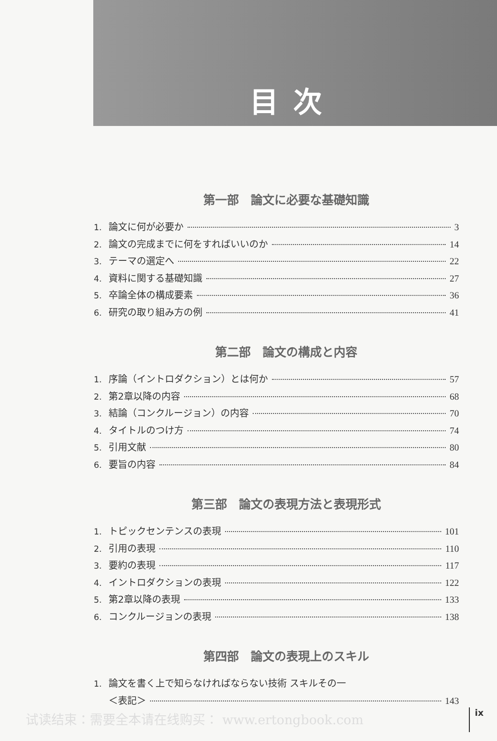目次
第一部　論文に必要な基礎知識
1. 論文に何が必要か 3
2. 論文の完成までに何をすればいいのか 14
3. テーマの選定へ 22
4. 資料に関する基礎知識 27
5. 卒論全体の構成要素 36
6. 研究の取り組み方の例 41
第二部　論文の構成と内容
1. 序論（イントロダクション）とは何か 57
2. 第2章以降の内容 68
3. 結論（コンクルージョン）の内容 70
4. タイトルのつけ方 74
5. 引用文献 80
6. 要旨の内容 84
第三部　論文の表現方法と表現形式
1. トピックセンテンスの表現 101
2. 引用の表現 110
3. 要約の表現 117
4. イントロダクションの表現 122
5. 第2章以降の表現 133
6. コンクルージョンの表現 138
第四部　論文の表現上のスキル
1. 論文を書く上で知らなければならない技術 スキルその一
＜表記＞ 143
试读结束：需要全本请在线购买： www.ertongbook.com
ix